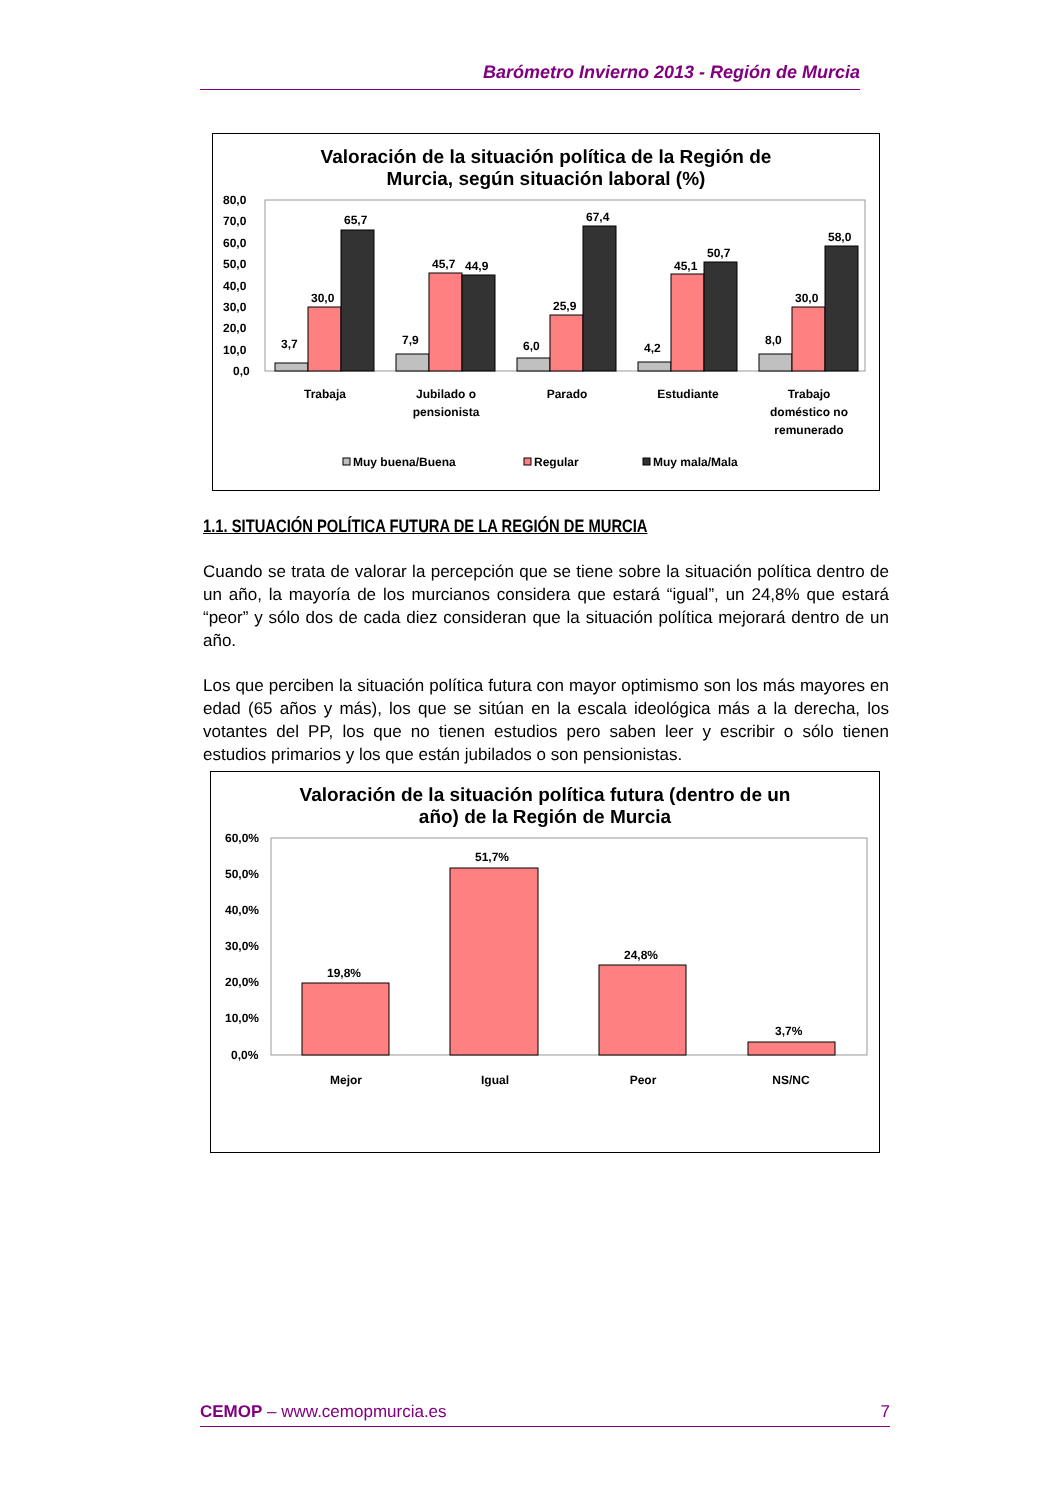Barómetro Invierno 2013 - Región de Murcia
Valoración de la situación política de la Región de
Murcia, según situación laboral (%)
80,0
70,0
60,0
50,0
40,0
30,0
20,0
10,0
0,0
3,7
30,0
65,7
7,9
45,7
44,9
6,0
25,9
67,4
4,2
45,1
50,7
8,0
30,0
58,0
Trabaja
Jubilado o
pensionista
Parado
Estudiante
Trabajo
doméstico no
remunerado
Muy buena/Buena
Regular
Muy mala/Mala
1.1. SITUACIÓN POLÍTICA FUTURA DE LA REGIÓN DE MURCIA
Cuando se trata de valorar la percepción que se tiene sobre la situación política dentro de un año, la mayoría de los murcianos considera que estará “igual”, un 24,8% que estará “peor” y sólo dos de cada diez consideran que la situación política mejorará dentro de un año.
Los que perciben la situación política futura con mayor optimismo son los más mayores en edad (65 años y más), los que se sitúan en la escala ideológica más a la derecha, los votantes del PP, los que no tienen estudios pero saben leer y escribir o sólo tienen estudios primarios y los que están jubilados o son pensionistas.
Valoración de la situación política futura (dentro de un
año) de la Región de Murcia
60,0%
50,0%
40,0%
30,0%
20,0%
10,0%
0,0%
19,8%
51,7%
24,8%
3,7%
Mejor
Igual
Peor
NS/NC
CEMOP – www.cemopmurcia.es 7